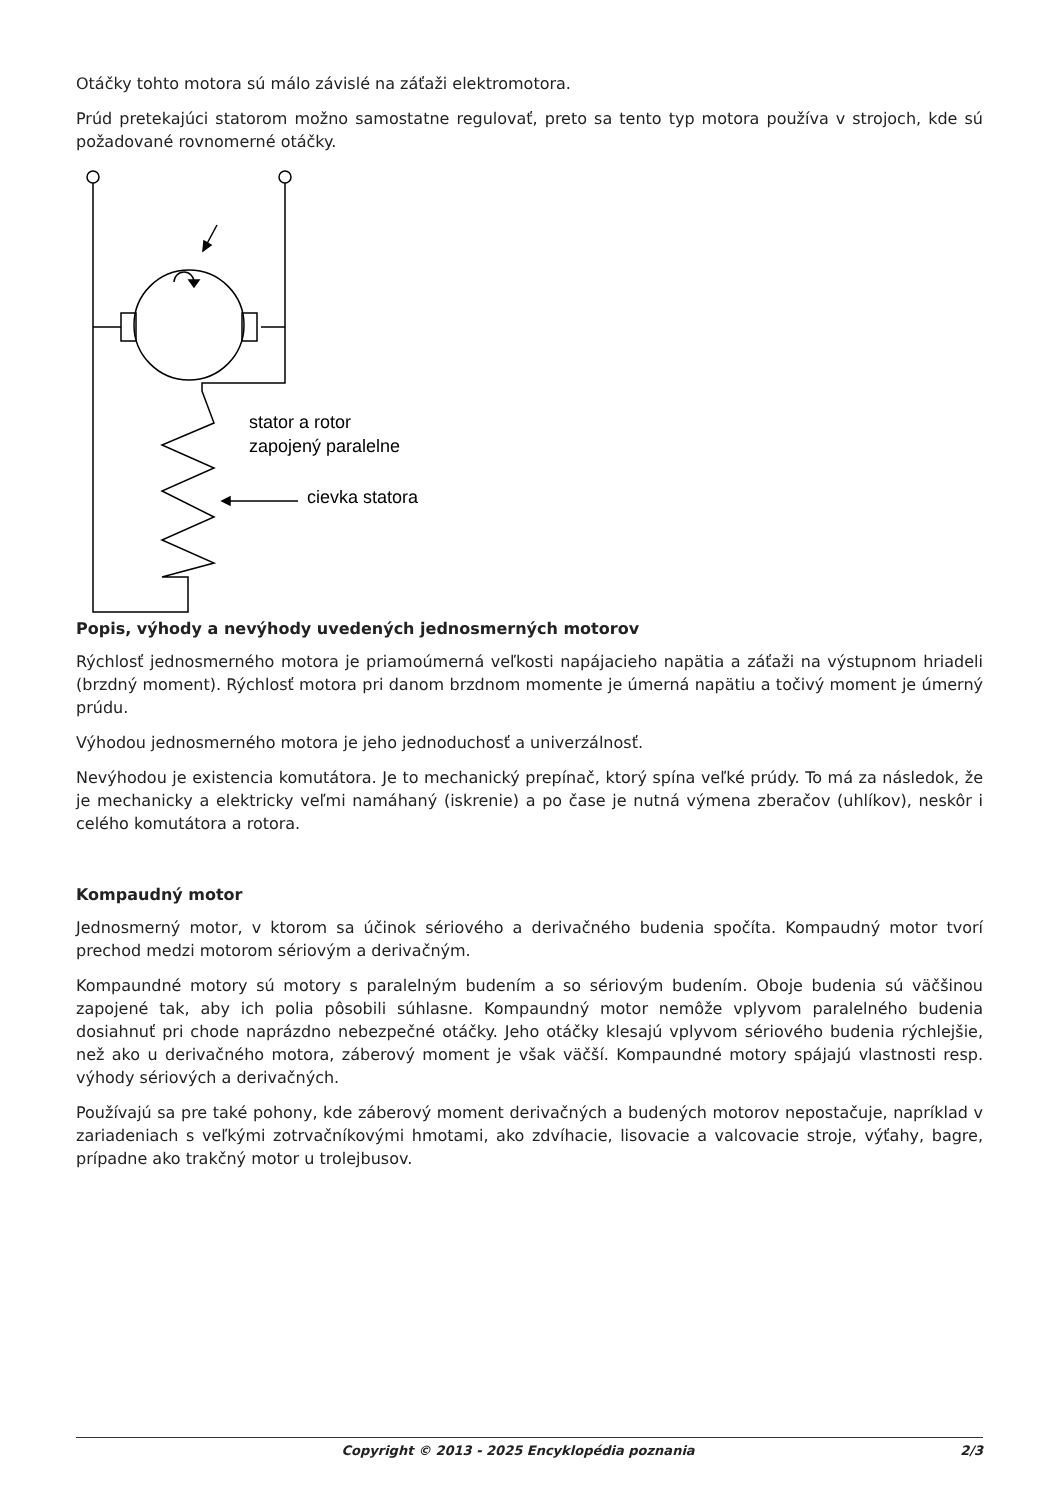Otáčky tohto motora sú málo závislé na záťaži elektromotora.
Prúd pretekajúci statorom možno samostatne regulovať, preto sa tento typ motora používa v strojoch, kde sú požadované rovnomerné otáčky.
stator a rotor
zapojený paralelne
cievka statora
Popis, výhody a nevýhody uvedených jednosmerných motorov
Rýchlosť jednosmerného motora je priamoúmerná veľkosti napájacieho napätia a záťaži na výstupnom hriadeli (brzdný moment). Rýchlosť motora pri danom brzdnom momente je úmerná napätiu a točivý moment je úmerný prúdu.
Výhodou jednosmerného motora je jeho jednoduchosť a univerzálnosť.
Nevýhodou je existencia komutátora. Je to mechanický prepínač, ktorý spína veľké prúdy. To má za následok, že je mechanicky a elektricky veľmi namáhaný (iskrenie) a po čase je nutná výmena zberačov (uhlíkov), neskôr i celého komutátora a rotora.
Kompaudný motor
Jednosmerný motor, v ktorom sa účinok sériového a derivačného budenia spočíta. Kompaudný motor tvorí prechod medzi motorom sériovým a derivačným.
Kompaundné motory sú motory s paralelným budením a so sériovým budením. Oboje budenia sú väčšinou zapojené tak, aby ich polia pôsobili súhlasne. Kompaundný motor nemôže vplyvom paralelného budenia dosiahnuť pri chode naprázdno nebezpečné otáčky. Jeho otáčky klesajú vplyvom sériového budenia rýchlejšie, než ako u derivačného motora, záberový moment je však väčší. Kompaundné motory spájajú vlastnosti resp. výhody sériových a derivačných.
Používajú sa pre také pohony, kde záberový moment derivačných a budených motorov nepostačuje, napríklad v zariadeniach s veľkými zotrvačníkovými hmotami, ako zdvíhacie, lisovacie a valcovacie stroje, výťahy, bagre, prípadne ako trakčný motor u trolejbusov.
Copyright © 2013 - 2025 Encyklopédia poznania 2/3